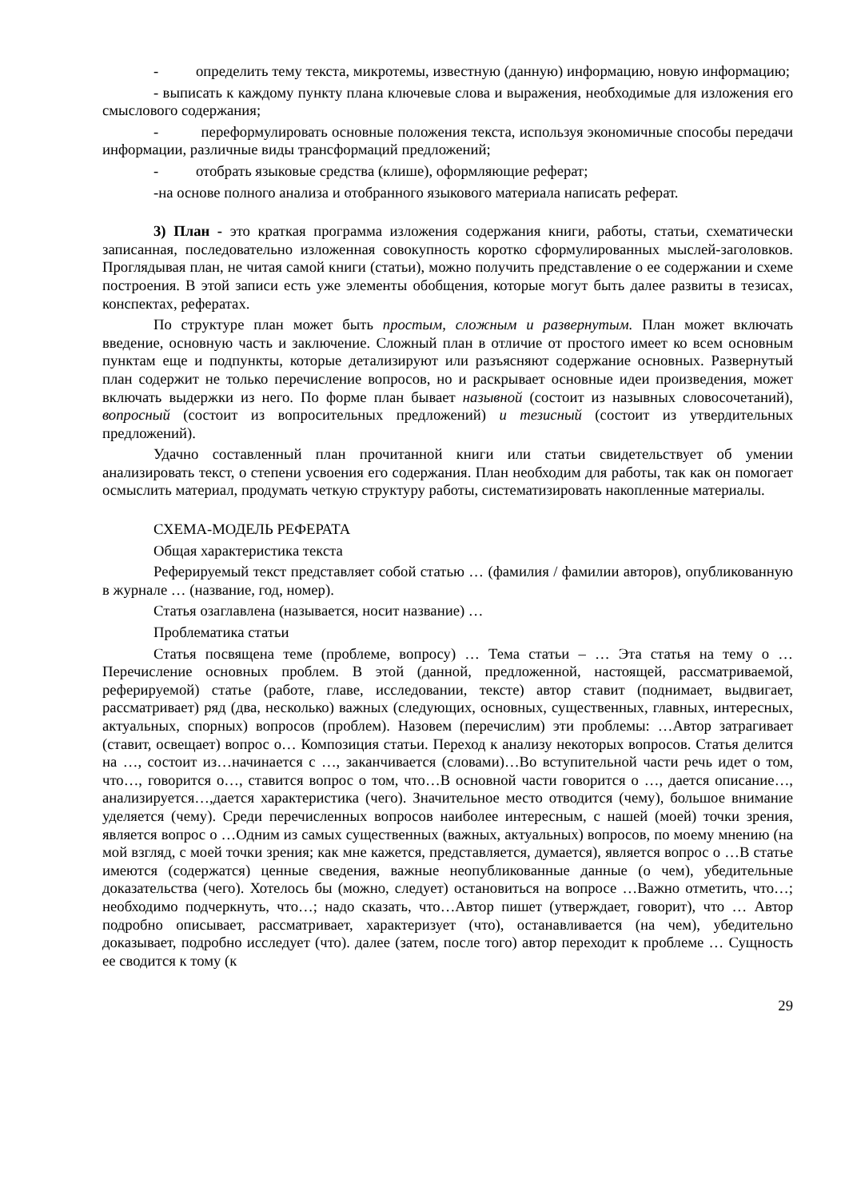- определить тему текста, микротемы, известную (данную) информацию, новую информацию;
- выписать к каждому пункту плана ключевые слова и выражения, необходимые для изложения его смыслового содержания;
- переформулировать основные положения текста, используя экономичные способы передачи информации, различные виды трансформаций предложений;
- отобрать языковые средства (клише), оформляющие реферат;
-на основе полного анализа и отобранного языкового материала написать реферат.
3) План - это краткая программа изложения содержания книги, работы, статьи, схематически записанная, последовательно изложенная совокупность коротко сформулированных мыслей-заголовков. Проглядывая план, не читая самой книги (статьи), можно получить представление о ее содержании и схеме построения. В этой записи есть уже элементы обобщения, которые могут быть далее развиты в тезисах, конспектах, рефератах.
По структуре план может быть простым, сложным и развернутым. План может включать введение, основную часть и заключение. Сложный план в отличие от простого имеет ко всем основным пунктам еще и подпункты, которые детализируют или разъясняют содержание основных. Развернутый план содержит не только перечисление вопросов, но и раскрывает основные идеи произведения, может включать выдержки из него. По форме план бывает назывной (состоит из назывных словосочетаний), вопросный (состоит из вопросительных предложений) и тезисный (состоит из утвердительных предложений).
Удачно составленный план прочитанной книги или статьи свидетельствует об умении анализировать текст, о степени усвоения его содержания. План необходим для работы, так как он помогает осмыслить материал, продумать четкую структуру работы, систематизировать накопленные материалы.
СХЕМА-МОДЕЛЬ РЕФЕРАТА
Общая характеристика текста
Реферируемый текст представляет собой статью … (фамилия / фамилии авторов), опубликованную в журнале … (название, год, номер).
Статья озаглавлена (называется, носит название) …
Проблематика статьи
Статья посвящена теме (проблеме, вопросу) … Тема статьи – … Эта статья на тему о … Перечисление основных проблем. В этой (данной, предложенной, настоящей, рассматриваемой, реферируемой) статье (работе, главе, исследовании, тексте) автор ставит (поднимает, выдвигает, рассматривает) ряд (два, несколько) важных (следующих, основных, существенных, главных, интересных, актуальных, спорных) вопросов (проблем). Назовем (перечислим) эти проблемы: …Автор затрагивает (ставит, освещает) вопрос о… Композиция статьи. Переход к анализу некоторых вопросов. Статья делится на …, состоит из…начинается с …, заканчивается (словами)…Во вступительной части речь идет о том, что…, говорится о…, ставится вопрос о том, что…В основной части говорится о …, дается описание…, анализируется…,дается характеристика (чего). Значительное место отводится (чему), большое внимание уделяется (чему). Среди перечисленных вопросов наиболее интересным, с нашей (моей) точки зрения, является вопрос о …Одним из самых существенных (важных, актуальных) вопросов, по моему мнению (на мой взгляд, с моей точки зрения; как мне кажется, представляется, думается), является вопрос о …В статье имеются (содержатся) ценные сведения, важные неопубликованные данные (о чем), убедительные доказательства (чего). Хотелось бы (можно, следует) остановиться на вопросе …Важно отметить, что…; необходимо подчеркнуть, что…; надо сказать, что…Автор пишет (утверждает, говорит), что … Автор подробно описывает, рассматривает, характеризует (что), останавливается (на чем), убедительно доказывает, подробно исследует (что). далее (затем, после того) автор переходит к проблеме … Сущность ее сводится к тому (к
29